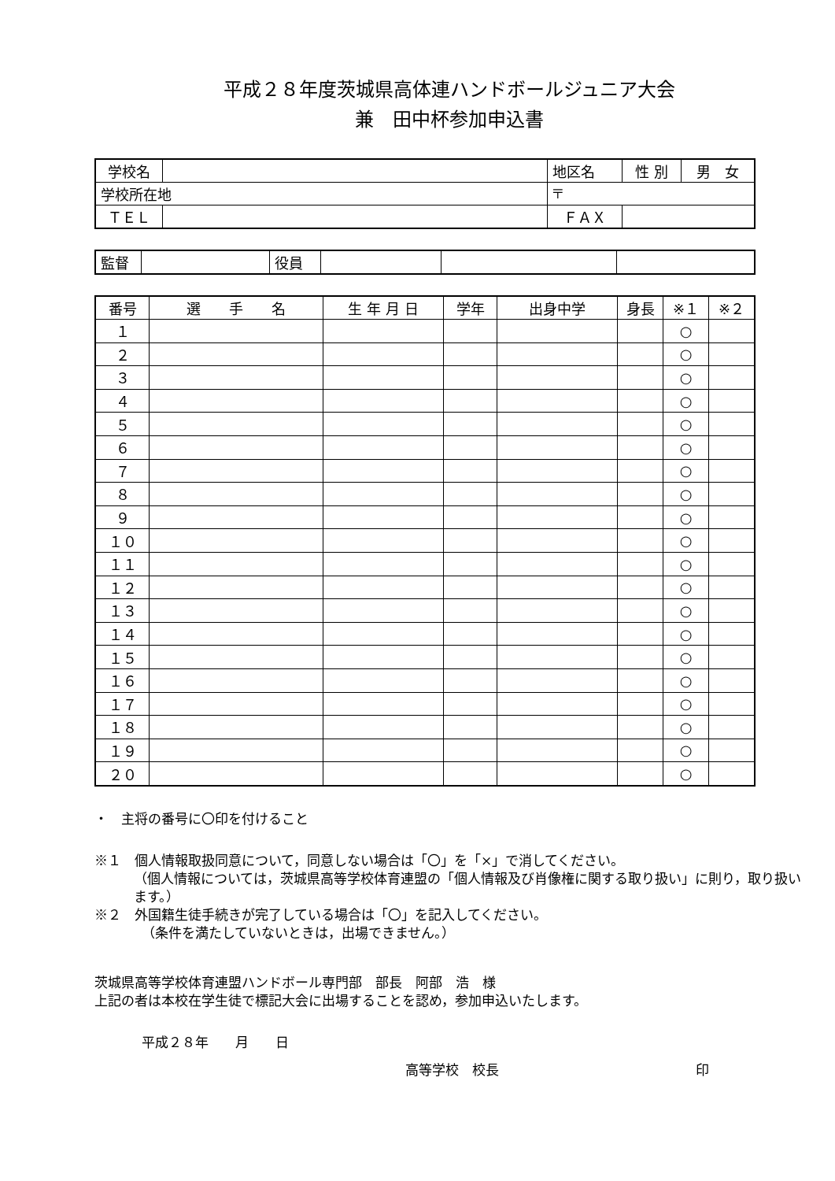平成２８年度茨城県高体連ハンドボールジュニア大会
兼　田中杯参加申込書
| 学校名 | | | 地区名 | | 性 別 | 男 女 |
| 学校所在地 | | 〒 | | | | |
| ＴＥＬ | | | ＦＡＸ | | | |
| 監督 | | 役員 | | | |
| 番号 | 選 手 名 | 生 年 月 日 | 学年 | 出身中学 | 身長 | ※１ | ※２ |
| --- | --- | --- | --- | --- | --- | --- | --- |
| １ | | | | | | ○ | |
| ２ | | | | | | ○ | |
| ３ | | | | | | ○ | |
| ４ | | | | | | ○ | |
| ５ | | | | | | ○ | |
| ６ | | | | | | ○ | |
| ７ | | | | | | ○ | |
| ８ | | | | | | ○ | |
| ９ | | | | | | ○ | |
| １０ | | | | | | ○ | |
| １１ | | | | | | ○ | |
| １２ | | | | | | ○ | |
| １３ | | | | | | ○ | |
| １４ | | | | | | ○ | |
| １５ | | | | | | ○ | |
| １６ | | | | | | ○ | |
| １７ | | | | | | ○ | |
| １８ | | | | | | ○ | |
| １９ | | | | | | ○ | |
| ２０ | | | | | | ○ | |
・　主将の番号に〇印を付けること
※１　個人情報取扱同意について，同意しない場合は「〇」を「×」で消してください。
（個人情報については，茨城県高等学校体育連盟の「個人情報及び肖像権に関する取り扱い」に則り，取り扱います。）
※２　外国籍生徒手続きが完了している場合は「〇」を記入してください。
（条件を満たしていないときは，出場できません。）
茨城県高等学校体育連盟ハンドボール専門部　部長　阿部　浩　様
上記の者は本校在学生徒で標記大会に出場することを認め，参加申込いたします。
平成２８年　　月　　日
高等学校　校長 印